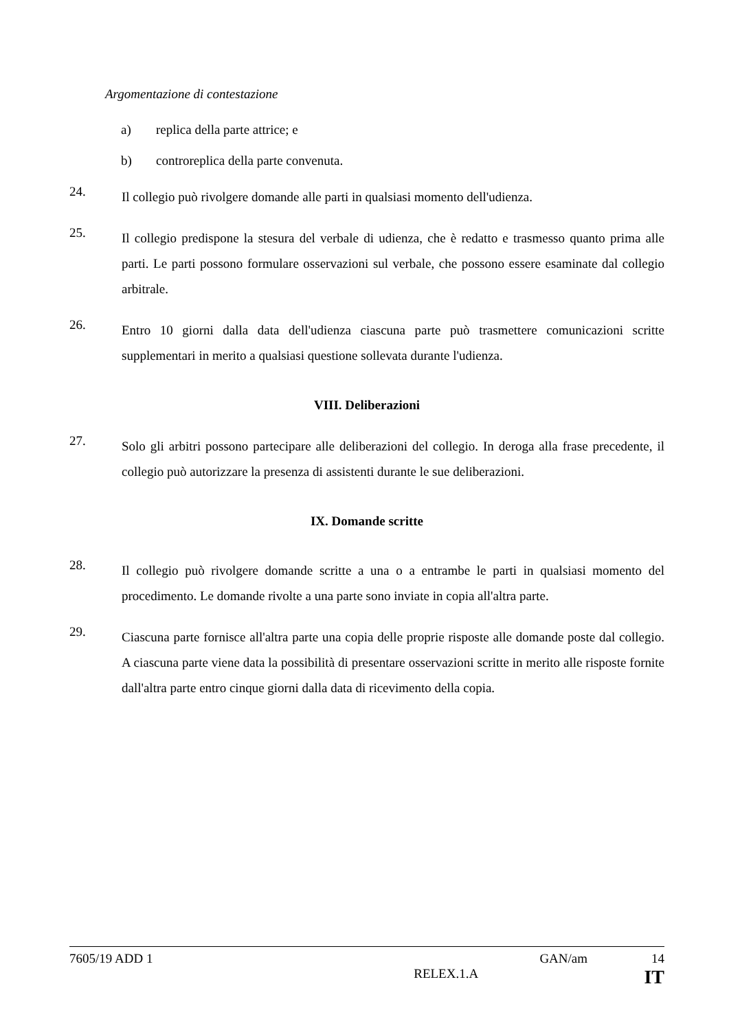Argomentazione di contestazione
a) replica della parte attrice; e
b) controreplica della parte convenuta.
24.
Il collegio può rivolgere domande alle parti in qualsiasi momento dell'udienza.
25.
Il collegio predispone la stesura del verbale di udienza, che è redatto e trasmesso quanto prima alle parti. Le parti possono formulare osservazioni sul verbale, che possono essere esaminate dal collegio arbitrale.
26.
Entro 10 giorni dalla data dell'udienza ciascuna parte può trasmettere comunicazioni scritte supplementari in merito a qualsiasi questione sollevata durante l'udienza.
VIII. Deliberazioni
27.
Solo gli arbitri possono partecipare alle deliberazioni del collegio. In deroga alla frase precedente, il collegio può autorizzare la presenza di assistenti durante le sue deliberazioni.
IX. Domande scritte
28.
Il collegio può rivolgere domande scritte a una o a entrambe le parti in qualsiasi momento del procedimento. Le domande rivolte a una parte sono inviate in copia all'altra parte.
29.
Ciascuna parte fornisce all'altra parte una copia delle proprie risposte alle domande poste dal collegio. A ciascuna parte viene data la possibilità di presentare osservazioni scritte in merito alle risposte fornite dall'altra parte entro cinque giorni dalla data di ricevimento della copia.
7605/19 ADD 1 GAN/am 14
RELEX.1.A IT